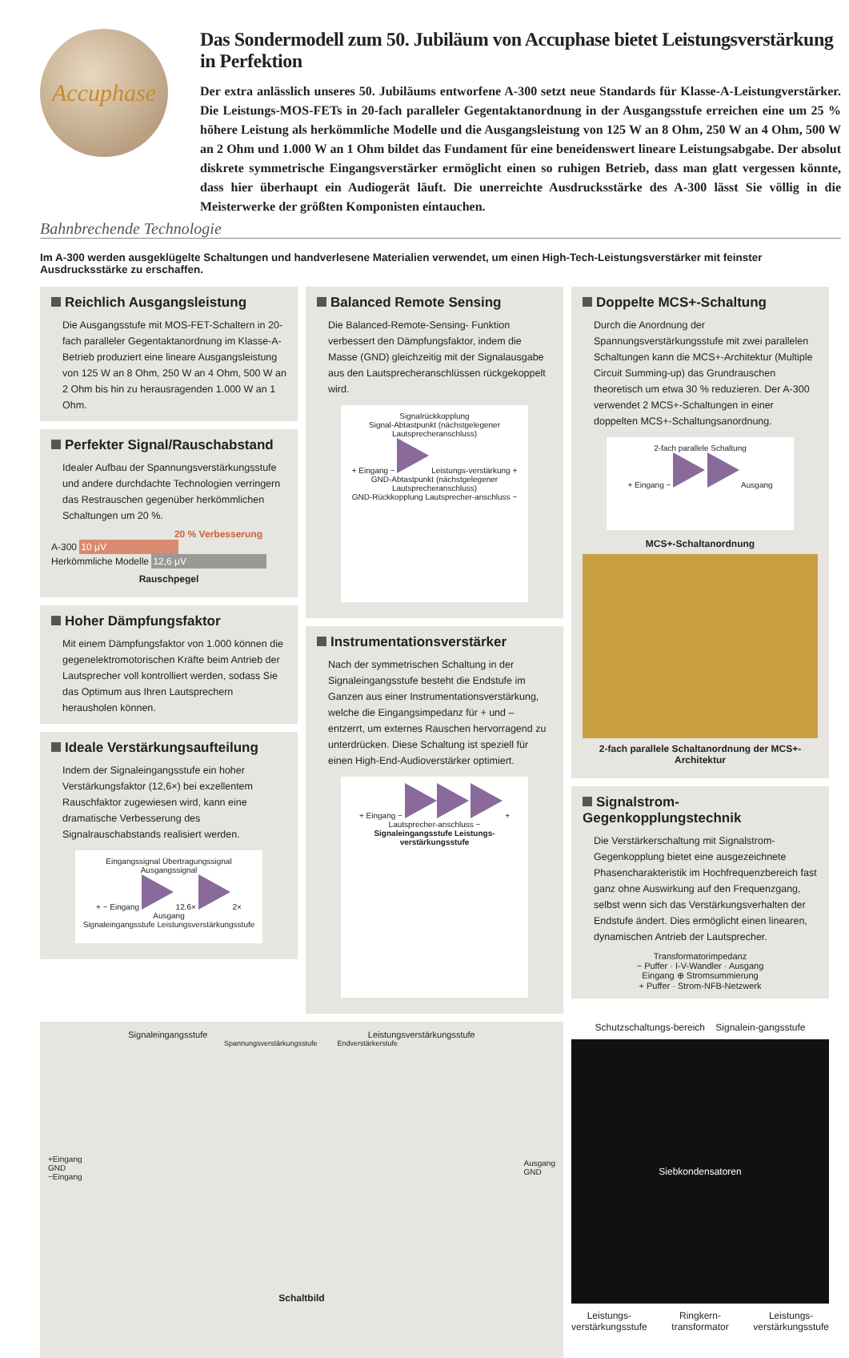Accuphase
Das Sondermodell zum 50. Jubiläum von Accuphase bietet Leistungsverstärkung in Perfektion
Der extra anlässlich unseres 50. Jubiläums entworfene A-300 setzt neue Standards für Klasse-A-Leistungverstärker. Die Leistungs-MOS-FETs in 20-fach paralleler Gegentaktanordnung in der Ausgangsstufe erreichen eine um 25 % höhere Leistung als herkömmliche Modelle und die Ausgangsleistung von 125 W an 8 Ohm, 250 W an 4 Ohm, 500 W an 2 Ohm und 1.000 W an 1 Ohm bildet das Fundament für eine beneidenswert lineare Leistungsabgabe. Der absolut diskrete symmetrische Eingangsverstärker ermöglicht einen so ruhigen Betrieb, dass man glatt vergessen könnte, dass hier überhaupt ein Audiogerät läuft. Die unerreichte Ausdrucksstärke des A-300 lässt Sie völlig in die Meisterwerke der größten Komponisten eintauchen.
Bahnbrechende Technologie
Im A-300 werden ausgeklügelte Schaltungen und handverlesene Materialien verwendet, um einen High-Tech-Leistungsverstärker mit feinster Ausdrucksstärke zu erschaffen.
Reichlich Ausgangsleistung
Die Ausgangsstufe mit MOS-FET-Schaltern in 20-fach paralleler Gegentaktanordnung im Klasse-A-Betrieb produziert eine lineare Ausgangsleistung von 125 W an 8 Ohm, 250 W an 4 Ohm, 500 W an 2 Ohm bis hin zu herausragenden 1.000 W an 1 Ohm.
Perfekter Signal/Rauschabstand
Idealer Aufbau der Spannungsverstärkungsstufe und andere durchdachte Technologien verringern das Restrauschen gegenüber herkömmlichen Schaltungen um 20 %.
20 % Verbesserung
A-300 10 μV
Herkömmliche Modelle 12,6 μV
Rauschpegel
Hoher Dämpfungsfaktor
Mit einem Dämpfungsfaktor von 1.000 können die gegenelektromotorischen Kräfte beim Antrieb der Lautsprecher voll kontrolliert werden, sodass Sie das Optimum aus Ihren Lautsprechern herausholen können.
Ideale Verstärkungsaufteilung
Indem der Signaleingangsstufe ein hoher Verstärkungsfaktor (12,6×) bei exzellentem Rauschfaktor zugewiesen wird, kann eine dramatische Verbesserung des Signalrauschabstands realisiert werden.
Eingangssignal Übertragungssignal Ausgangssignal
+ − Eingang 12.6× 2× Ausgang
Signaleingangsstufe Leistungsverstärkungsstufe
Balanced Remote Sensing
Die Balanced-Remote-Sensing- Funktion verbessert den Dämpfungsfaktor, indem die Masse (GND) gleichzeitig mit der Signalausgabe aus den Lautsprecheranschlüssen rückgekoppelt wird.
Signalrückkopplung
Signal-Abtastpunkt (nächstgelegener Lautsprecheranschluss)
+ Eingang − Leistungs-verstärkung +
GND-Abtastpunkt (nächstgelegener Lautsprecheranschluss)
GND-Rückkopplung Lautsprecher-anschluss −
Instrumentationsverstärker
Nach der symmetrischen Schaltung in der Signaleingangsstufe besteht die Endstufe im Ganzen aus einer Instrumentationsverstärkung, welche die Eingangsimpedanz für + und – entzerrt, um externes Rauschen hervorragend zu unterdrücken. Diese Schaltung ist speziell für einen High-End-Audioverstärker optimiert.
+ Eingang − + Lautsprecher-anschluss −
Signaleingangsstufe Leistungs-verstärkungsstufe
Doppelte MCS+-Schaltung
Durch die Anordnung der Spannungsverstärkungsstufe mit zwei parallelen Schaltungen kann die MCS+-Architektur (Multiple Circuit Summing-up) das Grundrauschen theoretisch um etwa 30 % reduzieren. Der A-300 verwendet 2 MCS+-Schaltungen in einer doppelten MCS+-Schaltungsanordnung.
2-fach parallele Schaltung
+ Eingang − Ausgang
MCS+-Schaltanordnung
2-fach parallele Schaltanordnung der MCS+-Architektur
Signalstrom-Gegenkopplungstechnik
Die Verstärkerschaltung mit Signalstrom-Gegenkopplung bietet eine ausgezeichnete Phasencharakteristik im Hochfrequenzbereich fast ganz ohne Auswirkung auf den Frequenzgang, selbst wenn sich das Verstärkungsverhalten der Endstufe ändert. Dies ermöglicht einen linearen, dynamischen Antrieb der Lautsprecher.
Transformatorimpedanz
− Puffer · I-V-Wandler · Ausgang
Eingang ⊕ Stromsummierung
+ Puffer · Strom-NFB-Netzwerk
Signaleingangsstufe Leistungsverstärkungsstufe
Spannungsverstärkungsstufe Endverstärkerstufe
+Eingang
GND
−Eingang Ausgang
GND
Schaltbild
Schutzschaltungs-bereich Signalein-gangsstufe
Siebkondensatoren
Leistungs-
verstärkungsstufe Ringkern-
transformator Leistungs-
verstärkungsstufe